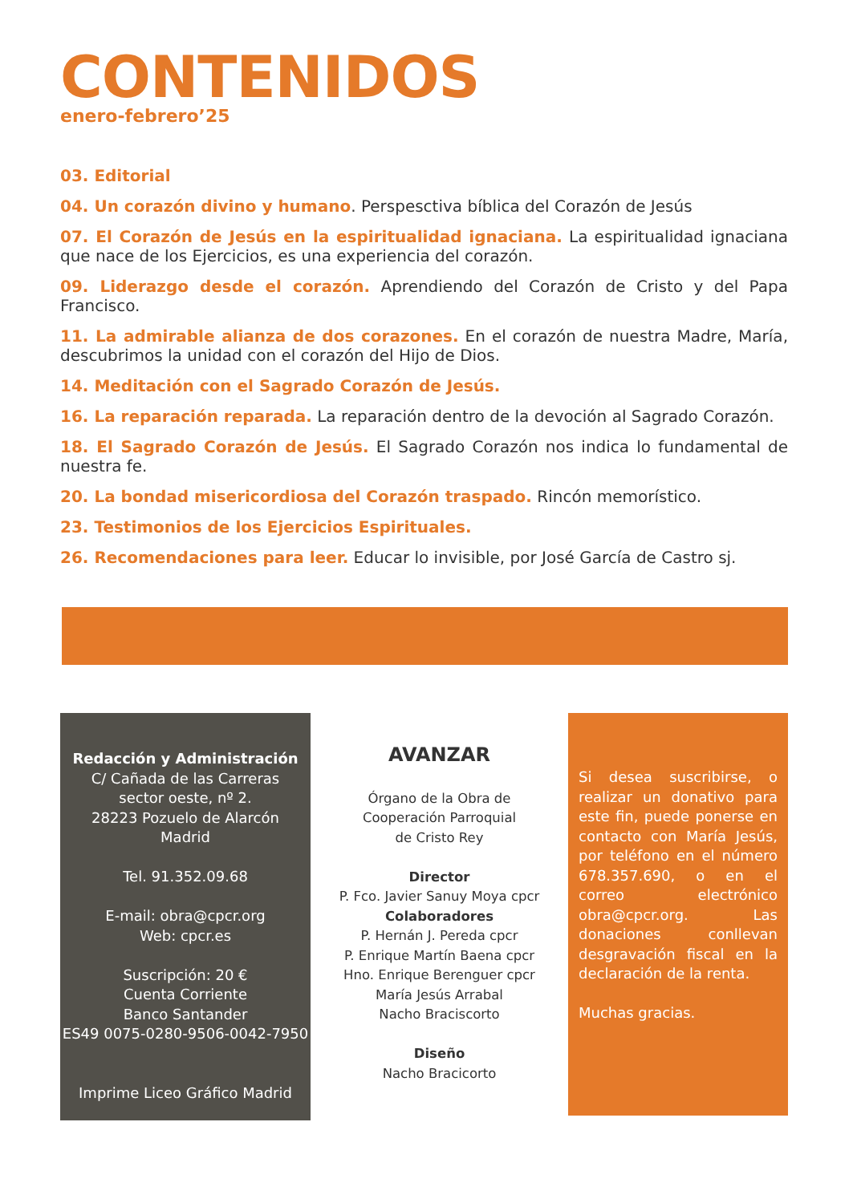CONTENIDOS
enero-febrero’25
03. Editorial
04. Un corazón divino y humano. Perspesctiva bíblica del Corazón de Jesús
07. El Corazón de Jesús en la espiritualidad ignaciana. La espiritualidad ignaciana que nace de los Ejercicios, es una experiencia del corazón.
09. Liderazgo desde el corazón. Aprendiendo del Corazón de Cristo y del Papa Francisco.
11. La admirable alianza de dos corazones. En el corazón de nuestra Madre, María, descubrimos la unidad con el corazón del Hijo de Dios.
14. Meditación con el Sagrado Corazón de Jesús.
16. La reparación reparada. La reparación dentro de la devoción al Sagrado Corazón.
18. El Sagrado Corazón de Jesús. El Sagrado Corazón nos indica lo fundamental de nuestra fe.
20. La bondad misericordiosa del Corazón traspado. Rincón memorístico.
23. Testimonios de los Ejercicios Espirituales.
26. Recomendaciones para leer. Educar lo invisible, por José García de Castro sj.
Redacción y Administración
C/ Cañada de las Carreras
sector oeste, nº 2.
28223 Pozuelo de Alarcón
Madrid
Tel. 91.352.09.68
E-mail: obra@cpcr.org
Web: cpcr.es
Suscripción: 20 €
Cuenta Corriente
Banco Santander
ES49 0075-0280-9506-0042-7950
Imprime Liceo Gráfico Madrid
AVANZAR
Órgano de la Obra de
Cooperación Parroquial
de Cristo Rey
Director
P. Fco. Javier Sanuy Moya cpcr
Colaboradores
P. Hernán J. Pereda cpcr
P. Enrique Martín Baena cpcr
Hno. Enrique Berenguer cpcr
María Jesús Arrabal
Nacho Braciscorto
Diseño
Nacho Bracicorto
Si desea suscribirse, o realizar un donativo para este fin, puede ponerse en contacto con María Jesús, por teléfono en el número 678.357.690, o en el correo electrónico obra@cpcr.org. Las donaciones conllevan desgravación fiscal en la declaración de la renta.
Muchas gracias.